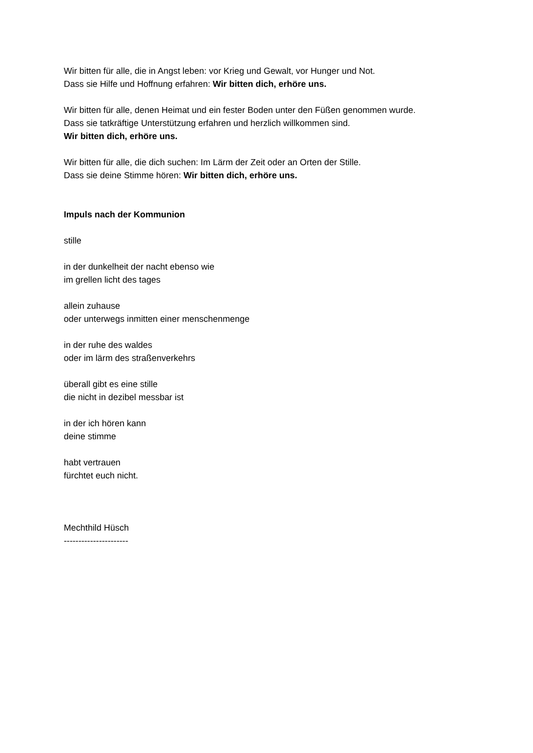Wir bitten für alle, die in Angst leben: vor Krieg und Gewalt, vor Hunger und Not.
Dass sie Hilfe und Hoffnung erfahren: Wir bitten dich, erhöre uns.
Wir bitten für alle, denen Heimat und ein fester Boden unter den Füßen genommen wurde.
Dass sie tatkräftige Unterstützung erfahren und herzlich willkommen sind.
Wir bitten dich, erhöre uns.
Wir bitten für alle, die dich suchen: Im Lärm der Zeit oder an Orten der Stille.
Dass sie deine Stimme hören: Wir bitten dich, erhöre uns.
Impuls nach der Kommunion
stille
in der dunkelheit der nacht ebenso wie
im grellen licht des tages
allein zuhause
oder unterwegs inmitten einer menschenmenge
in der ruhe des waldes
oder im lärm des straßenverkehrs
überall gibt es eine stille
die nicht in dezibel messbar ist
in der ich hören kann
deine stimme
habt vertrauen
fürchtet euch nicht.
Mechthild Hüsch
----------------------